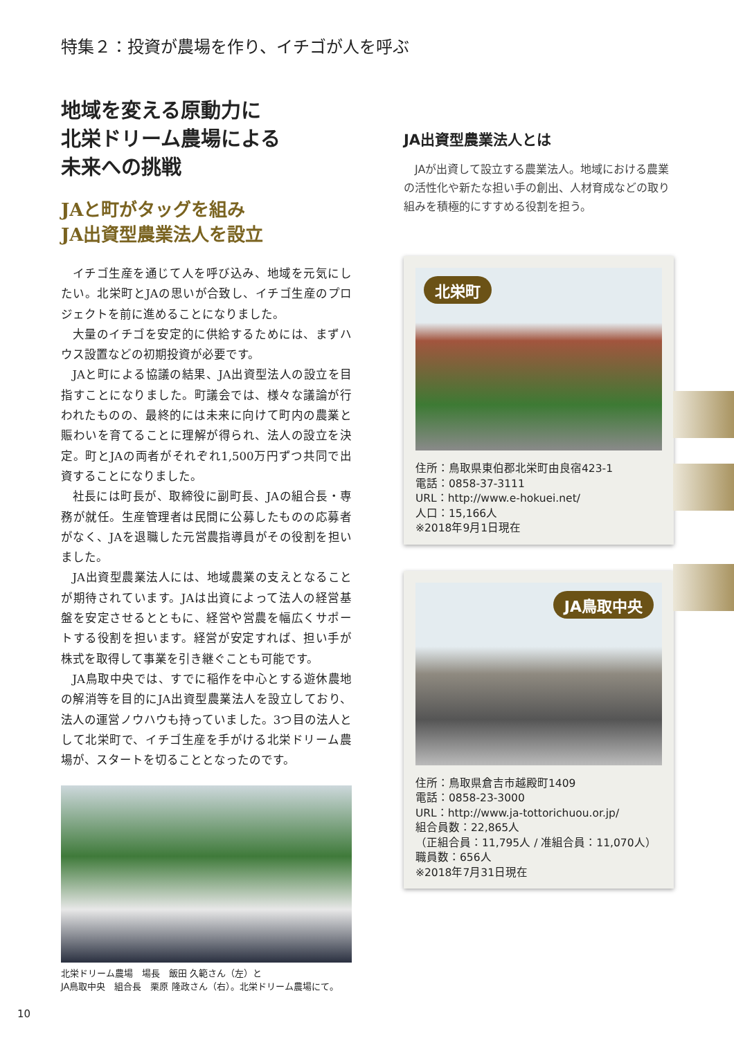特集２：投資が農場を作り、イチゴが人を呼ぶ
地域を変える原動力に
北栄ドリーム農場による
未来への挑戦
JAと町がタッグを組み
JA出資型農業法人を設立
イチゴ生産を通じて人を呼び込み、地域を元気にしたい。北栄町とJAの思いが合致し、イチゴ生産のプロジェクトを前に進めることになりました。
大量のイチゴを安定的に供給するためには、まずハウス設置などの初期投資が必要です。
JAと町による協議の結果、JA出資型法人の設立を目指すことになりました。町議会では、様々な議論が行われたものの、最終的には未来に向けて町内の農業と賑わいを育てることに理解が得られ、法人の設立を決定。町とJAの両者がそれぞれ1,500万円ずつ共同で出資することになりました。
社長には町長が、取締役に副町長、JAの組合長・専務が就任。生産管理者は民間に公募したものの応募者がなく、JAを退職した元営農指導員がその役割を担いました。
JA出資型農業法人には、地域農業の支えとなることが期待されています。JAは出資によって法人の経営基盤を安定させるとともに、経営や営農を幅広くサポートする役割を担います。経営が安定すれば、担い手が株式を取得して事業を引き継ぐことも可能です。
JA鳥取中央では、すでに稲作を中心とする遊休農地の解消等を目的にJA出資型農業法人を設立しており、法人の運営ノウハウも持っていました。3つ目の法人として北栄町で、イチゴ生産を手がける北栄ドリーム農場が、スタートを切ることとなったのです。
北栄ドリーム農場　場長　飯田 久範さん（左）と
JA鳥取中央　組合長　栗原 隆政さん（右）。北栄ドリーム農場にて。
JA出資型農業法人とは
JAが出資して設立する農業法人。地域における農業の活性化や新たな担い手の創出、人材育成などの取り組みを積極的にすすめる役割を担う。
北栄町
住所：鳥取県東伯郡北栄町由良宿423-1
電話：0858-37-3111
URL：http://www.e-hokuei.net/
人口：15,166人
※2018年9月1日現在
JA鳥取中央
住所：鳥取県倉吉市越殿町1409
電話：0858-23-3000
URL：http://www.ja-tottorichuou.or.jp/
組合員数：22,865人
（正組合員：11,795人 / 准組合員：11,070人）
職員数：656人
※2018年7月31日現在
10